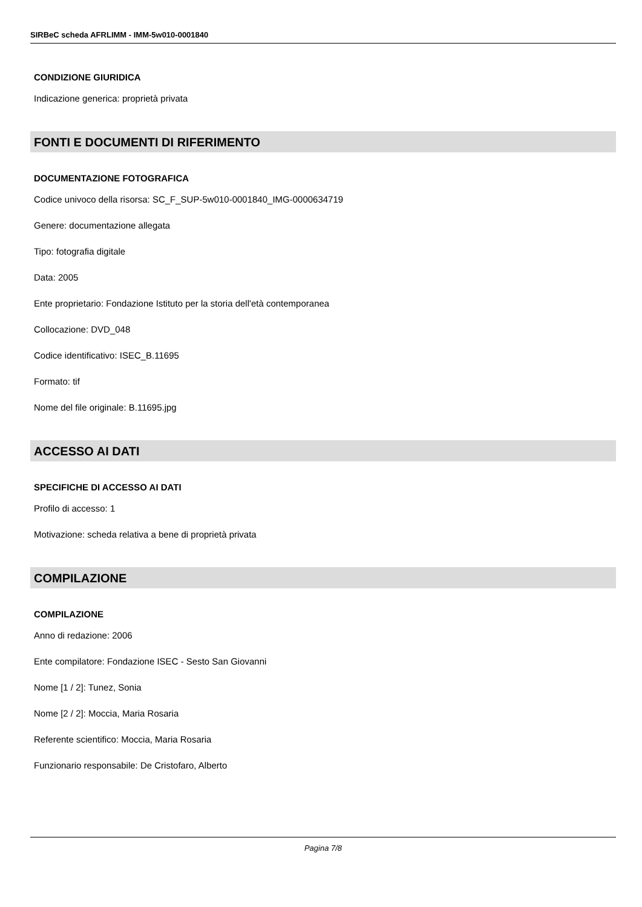SIRBeC scheda AFRLIMM - IMM-5w010-0001840
CONDIZIONE GIURIDICA
Indicazione generica: proprietà privata
FONTI E DOCUMENTI DI RIFERIMENTO
DOCUMENTAZIONE FOTOGRAFICA
Codice univoco della risorsa: SC_F_SUP-5w010-0001840_IMG-0000634719
Genere: documentazione allegata
Tipo: fotografia digitale
Data: 2005
Ente proprietario: Fondazione Istituto per la storia dell'età contemporanea
Collocazione: DVD_048
Codice identificativo: ISEC_B.11695
Formato: tif
Nome del file originale: B.11695.jpg
ACCESSO AI DATI
SPECIFICHE DI ACCESSO AI DATI
Profilo di accesso: 1
Motivazione: scheda relativa a bene di proprietà privata
COMPILAZIONE
COMPILAZIONE
Anno di redazione: 2006
Ente compilatore: Fondazione ISEC - Sesto San Giovanni
Nome [1 / 2]: Tunez, Sonia
Nome [2 / 2]: Moccia, Maria Rosaria
Referente scientifico: Moccia, Maria Rosaria
Funzionario responsabile: De Cristofaro, Alberto
Pagina 7/8